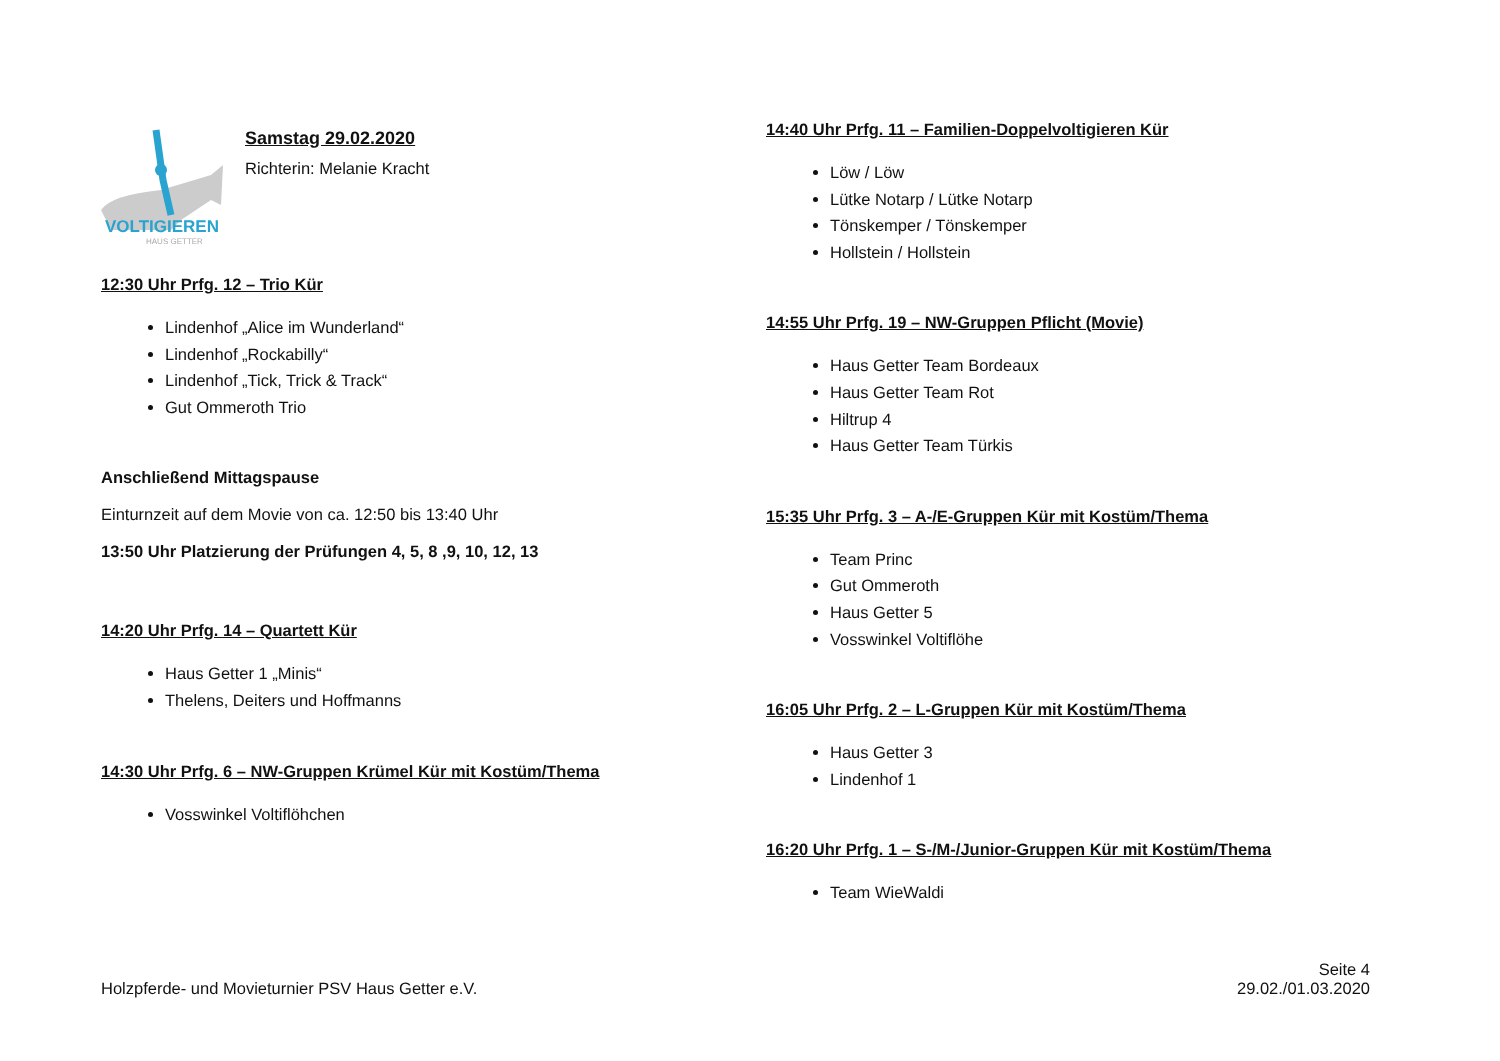VOLTIGIEREN
HAUS GETTER
Samstag 29.02.2020
Richterin: Melanie Kracht
12:30 Uhr Prfg. 12 – Trio Kür
Lindenhof „Alice im Wunderland“
Lindenhof „Rockabilly“
Lindenhof „Tick, Trick & Track“
Gut Ommeroth Trio
Anschließend Mittagspause
Einturnzeit auf dem Movie von ca. 12:50 bis 13:40 Uhr
13:50 Uhr Platzierung der Prüfungen 4, 5, 8 ,9, 10, 12, 13
14:20 Uhr Prfg. 14 – Quartett Kür
Haus Getter 1 „Minis“
Thelens, Deiters und Hoffmanns
14:30 Uhr Prfg. 6 – NW-Gruppen Krümel Kür mit Kostüm/Thema
Vosswinkel Voltiflöhchen
14:40 Uhr Prfg. 11 – Familien-Doppelvoltigieren Kür
Löw / Löw
Lütke Notarp / Lütke Notarp
Tönskemper / Tönskemper
Hollstein / Hollstein
14:55 Uhr Prfg. 19 – NW-Gruppen Pflicht (Movie)
Haus Getter Team Bordeaux
Haus Getter Team Rot
Hiltrup 4
Haus Getter Team Türkis
15:35 Uhr Prfg. 3 – A-/E-Gruppen Kür mit Kostüm/Thema
Team Princ
Gut Ommeroth
Haus Getter 5
Vosswinkel Voltiflöhe
16:05 Uhr Prfg. 2 – L-Gruppen Kür mit Kostüm/Thema
Haus Getter 3
Lindenhof 1
16:20 Uhr Prfg. 1 – S-/M-/Junior-Gruppen Kür mit Kostüm/Thema
Team WieWaldi
Holzpferde- und Movieturnier PSV Haus Getter e.V.
Seite 4
29.02./01.03.2020